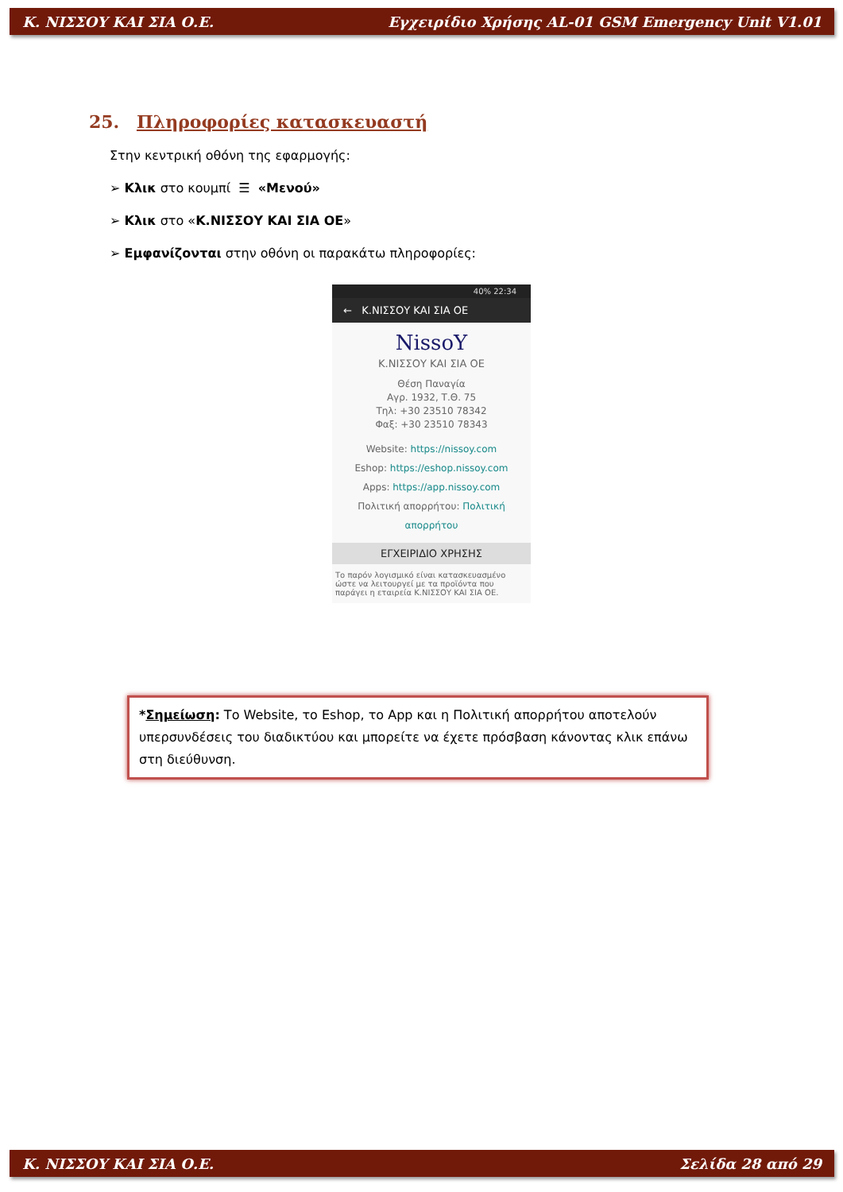Κ. ΝΙΣΣΟΥ ΚΑΙ ΣΙΑ Ο.Ε. Εγχειρίδιο Χρήσης AL-01 GSM Emergency Unit V1.01
25. Πληροφορίες κατασκευαστή
Στην κεντρική οθόνη της εφαρμογής:
➢ Κλικ στο κουμπί ☰ «Μενού»
➢ Κλικ στο «Κ.ΝΙΣΣΟΥ ΚΑΙ ΣΙΑ ΟΕ»
➢ Εμφανίζονται στην οθόνη οι παρακάτω πληροφορίες:
40% 22:34
← Κ.ΝΙΣΣΟΥ ΚΑΙ ΣΙΑ ΟΕ
NissoY
Κ.ΝΙΣΣΟΥ ΚΑΙ ΣΙΑ ΟΕ
Θέση Παναγία
Αγρ. 1932, Τ.Θ. 75
Τηλ: +30 23510 78342
Φαξ: +30 23510 78343
Website: https://nissoy.com
Eshop: https://eshop.nissoy.com
Apps: https://app.nissoy.com
Πολιτική απορρήτου: Πολιτική απορρήτου
ΕΓΧΕΙΡΙΔΙΟ ΧΡΗΣΗΣ
Το παρόν λογισμικό είναι κατασκευασμένο ώστε να λειτουργεί με τα προϊόντα που παράγει η εταιρεία Κ.ΝΙΣΣΟΥ ΚΑΙ ΣΙΑ ΟΕ.
*Σημείωση: Το Website, το Eshop, το App και η Πολιτική απορρήτου αποτελούν υπερσυνδέσεις του διαδικτύου και μπορείτε να έχετε πρόσβαση κάνοντας κλικ επάνω στη διεύθυνση.
Κ. ΝΙΣΣΟΥ ΚΑΙ ΣΙΑ Ο.Ε. Σελίδα 28 από 29